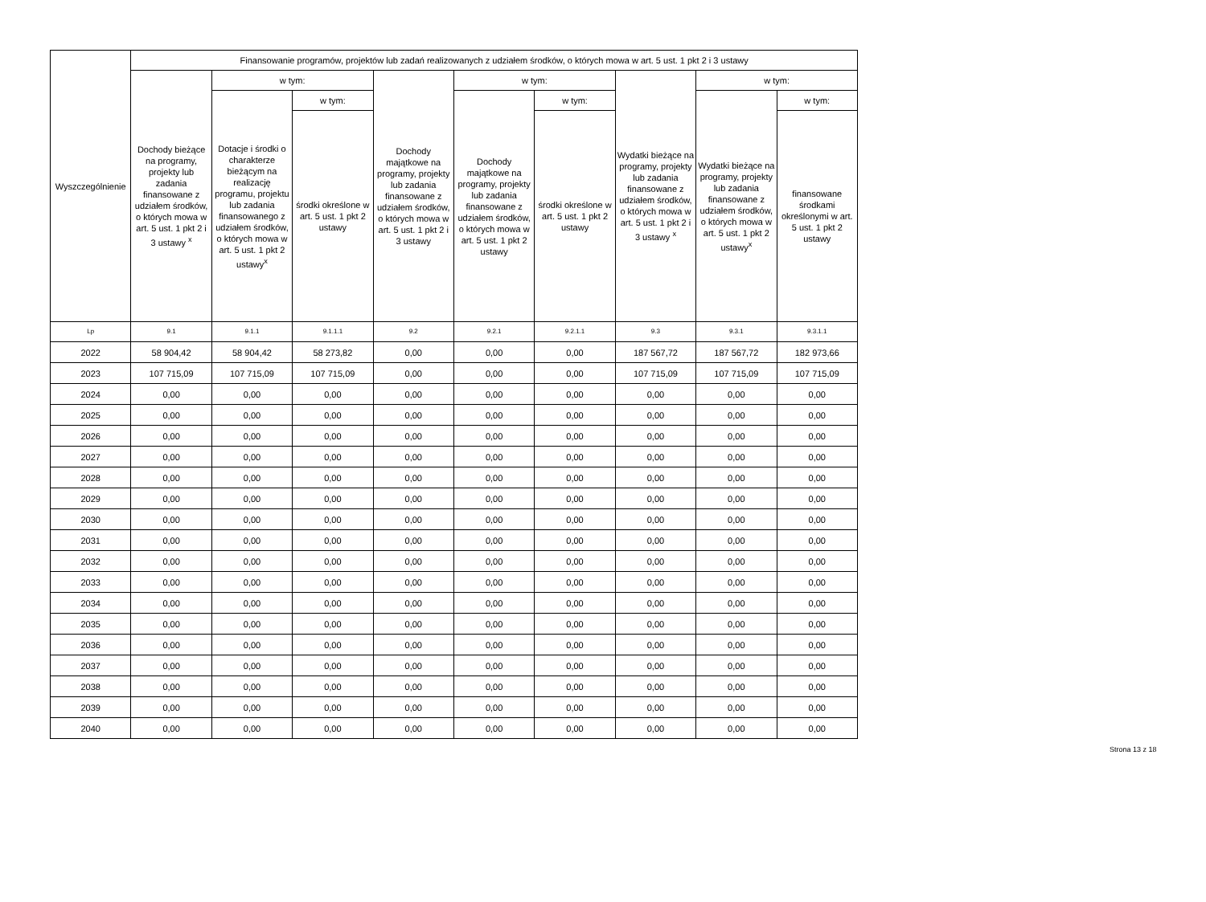| Wyszczególnienie | Finansowanie programów, projektów lub zadań realizowanych z udziałem środków, o których mowa w art. 5 ust. 1 pkt 2 i 3 ustawy | | | | | | | | |
| --- | --- | --- | --- | --- | --- | --- | --- | --- | --- |
| | Dochody bieżące na programy, projekty lub zadania finansowane z udziałem środków, o których mowa w art. 5 ust. 1 pkt 2 i 3 ustawy <sup>x</sup> | w tym: | | Dochody majątkowe na programy, projekty lub zadania finansowane z udziałem środków, o których mowa w art. 5 ust. 1 pkt 2 i 3 ustawy | w tym: | | Wydatki bieżące na programy, projekty lub zadania finansowane z udziałem środków, o których mowa w art. 5 ust. 1 pkt 2 i 3 ustawy <sup>x</sup> | w tym: | |
| | | Dotacje i środki o charakterze bieżącym na realizację programu, projektu lub zadania finansowanego z udziałem środków, o których mowa w art. 5 ust. 1 pkt 2 ustawy<sup>x</sup> | w tym: | | Dochody majątkowe na programy, projekty lub zadania finansowane z udziałem środków, o których mowa w art. 5 ust. 1 pkt 2 ustawy | w tym: | | Wydatki bieżące na programy, projekty lub zadania finansowane z udziałem środków, o których mowa w art. 5 ust. 1 pkt 2 ustawy<sup>x</sup> | w tym: |
| | | | środki określone w art. 5 ust. 1 pkt 2 ustawy | | | środki określone w art. 5 ust. 1 pkt 2 ustawy | | | finansowane środkami określonymi w art. 5 ust. 1 pkt 2 ustawy |
| Lp | 9.1 | 9.1.1 | 9.1.1.1 | 9.2 | 9.2.1 | 9.2.1.1 | 9.3 | 9.3.1 | 9.3.1.1 |
| 2022 | 58 904,42 | 58 904,42 | 58 273,82 | 0,00 | 0,00 | 0,00 | 187 567,72 | 187 567,72 | 182 973,66 |
| 2023 | 107 715,09 | 107 715,09 | 107 715,09 | 0,00 | 0,00 | 0,00 | 107 715,09 | 107 715,09 | 107 715,09 |
| 2024 | 0,00 | 0,00 | 0,00 | 0,00 | 0,00 | 0,00 | 0,00 | 0,00 | 0,00 |
| 2025 | 0,00 | 0,00 | 0,00 | 0,00 | 0,00 | 0,00 | 0,00 | 0,00 | 0,00 |
| 2026 | 0,00 | 0,00 | 0,00 | 0,00 | 0,00 | 0,00 | 0,00 | 0,00 | 0,00 |
| 2027 | 0,00 | 0,00 | 0,00 | 0,00 | 0,00 | 0,00 | 0,00 | 0,00 | 0,00 |
| 2028 | 0,00 | 0,00 | 0,00 | 0,00 | 0,00 | 0,00 | 0,00 | 0,00 | 0,00 |
| 2029 | 0,00 | 0,00 | 0,00 | 0,00 | 0,00 | 0,00 | 0,00 | 0,00 | 0,00 |
| 2030 | 0,00 | 0,00 | 0,00 | 0,00 | 0,00 | 0,00 | 0,00 | 0,00 | 0,00 |
| 2031 | 0,00 | 0,00 | 0,00 | 0,00 | 0,00 | 0,00 | 0,00 | 0,00 | 0,00 |
| 2032 | 0,00 | 0,00 | 0,00 | 0,00 | 0,00 | 0,00 | 0,00 | 0,00 | 0,00 |
| 2033 | 0,00 | 0,00 | 0,00 | 0,00 | 0,00 | 0,00 | 0,00 | 0,00 | 0,00 |
| 2034 | 0,00 | 0,00 | 0,00 | 0,00 | 0,00 | 0,00 | 0,00 | 0,00 | 0,00 |
| 2035 | 0,00 | 0,00 | 0,00 | 0,00 | 0,00 | 0,00 | 0,00 | 0,00 | 0,00 |
| 2036 | 0,00 | 0,00 | 0,00 | 0,00 | 0,00 | 0,00 | 0,00 | 0,00 | 0,00 |
| 2037 | 0,00 | 0,00 | 0,00 | 0,00 | 0,00 | 0,00 | 0,00 | 0,00 | 0,00 |
| 2038 | 0,00 | 0,00 | 0,00 | 0,00 | 0,00 | 0,00 | 0,00 | 0,00 | 0,00 |
| 2039 | 0,00 | 0,00 | 0,00 | 0,00 | 0,00 | 0,00 | 0,00 | 0,00 | 0,00 |
| 2040 | 0,00 | 0,00 | 0,00 | 0,00 | 0,00 | 0,00 | 0,00 | 0,00 | 0,00 |
Strona 13 z 18